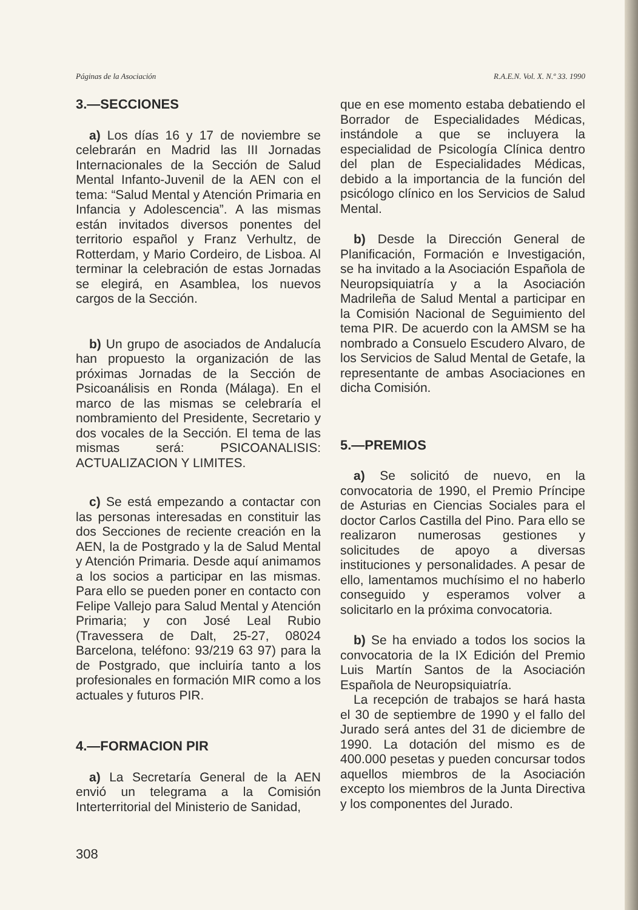Páginas de la Asociación R.A.E.N. Vol. X. N.º 33. 1990
3.—SECCIONES
a) Los días 16 y 17 de noviembre se celebrarán en Madrid las III Jornadas Internacionales de la Sección de Salud Mental Infanto-Juvenil de la AEN con el tema: “Salud Mental y Atención Primaria en Infancia y Adolescencia”. A las mismas están invitados diversos ponentes del territorio español y Franz Verhultz, de Rotterdam, y Mario Cordeiro, de Lisboa. Al terminar la celebración de estas Jornadas se elegirá, en Asamblea, los nuevos cargos de la Sección.
b) Un grupo de asociados de Andalucía han propuesto la organización de las próximas Jornadas de la Sección de Psicoanálisis en Ronda (Málaga). En el marco de las mismas se celebraría el nombramiento del Presidente, Secretario y dos vocales de la Sección. El tema de las mismas será: PSICOANALISIS: ACTUALIZACION Y LIMITES.
c) Se está empezando a contactar con las personas interesadas en constituir las dos Secciones de reciente creación en la AEN, la de Postgrado y la de Salud Mental y Atención Primaria. Desde aquí animamos a los socios a participar en las mismas. Para ello se pueden poner en contacto con Felipe Vallejo para Salud Mental y Atención Primaria; y con José Leal Rubio (Travessera de Dalt, 25-27, 08024 Barcelona, teléfono: 93/219 63 97) para la de Postgrado, que incluiría tanto a los profesionales en formación MIR como a los actuales y futuros PIR.
4.—FORMACION PIR
a) La Secretaría General de la AEN envió un telegrama a la Comisión Interterritorial del Ministerio de Sanidad,
que en ese momento estaba debatiendo el Borrador de Especialidades Médicas, instándole a que se incluyera la especialidad de Psicología Clínica dentro del plan de Especialidades Médicas, debido a la importancia de la función del psicólogo clínico en los Servicios de Salud Mental.
b) Desde la Dirección General de Planificación, Formación e Investigación, se ha invitado a la Asociación Española de Neuropsiquiatría y a la Asociación Madrileña de Salud Mental a participar en la Comisión Nacional de Seguimiento del tema PIR. De acuerdo con la AMSM se ha nombrado a Consuelo Escudero Alvaro, de los Servicios de Salud Mental de Getafe, la representante de ambas Asociaciones en dicha Comisión.
5.—PREMIOS
a) Se solicitó de nuevo, en la convocatoria de 1990, el Premio Príncipe de Asturias en Ciencias Sociales para el doctor Carlos Castilla del Pino. Para ello se realizaron numerosas gestiones y solicitudes de apoyo a diversas instituciones y personalidades. A pesar de ello, lamentamos muchísimo el no haberlo conseguido y esperamos volver a solicitarlo en la próxima convocatoria.
b) Se ha enviado a todos los socios la convocatoria de la IX Edición del Premio Luis Martín Santos de la Asociación Española de Neuropsiquiatría.
La recepción de trabajos se hará hasta el 30 de septiembre de 1990 y el fallo del Jurado será antes del 31 de diciembre de 1990. La dotación del mismo es de 400.000 pesetas y pueden concursar todos aquellos miembros de la Asociación excepto los miembros de la Junta Directiva y los componentes del Jurado.
308